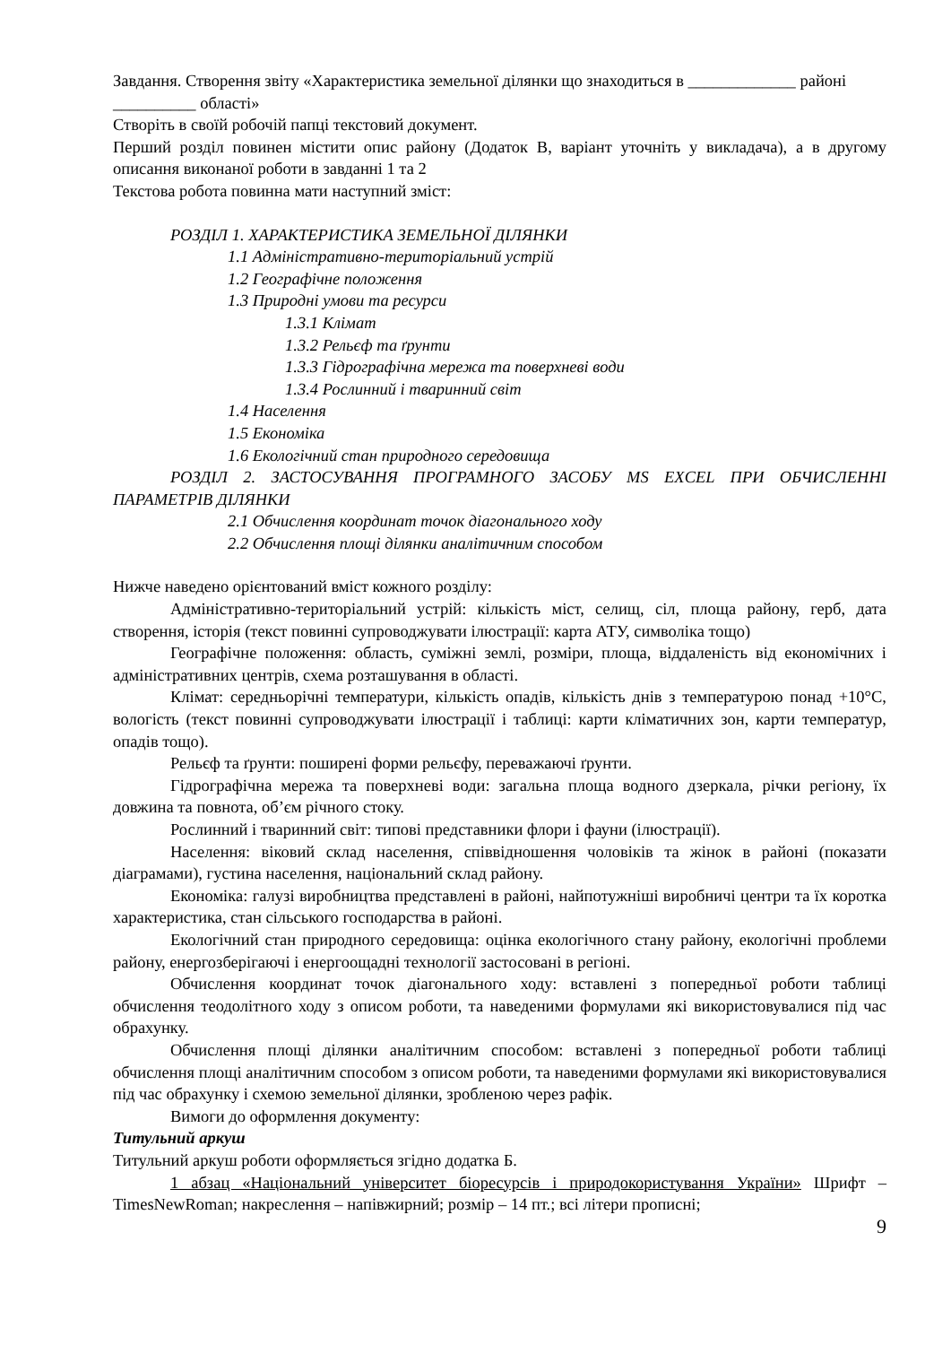Завдання. Створення звіту «Характеристика земельної ділянки що знаходиться в _____________ районі __________ області»
Створіть в своїй робочій папці текстовий документ.
Перший розділ повинен містити опис району (Додаток В, варіант уточніть у викладача), а в другому описання виконаної роботи в завданні 1 та 2
Текстова робота повинна мати наступний зміст:
РОЗДІЛ 1. ХАРАКТЕРИСТИКА ЗЕМЕЛЬНОЇ ДІЛЯНКИ
1.1 Адміністративно-територіальний устрій
1.2 Географічне положення
1.3 Природні умови та ресурси
1.3.1 Клімат
1.3.2 Рельєф та ґрунти
1.3.3 Гідрографічна мережа та поверхневі води
1.3.4 Рослинний і тваринний світ
1.4 Населення
1.5 Економіка
1.6 Екологічний стан природного середовища
РОЗДІЛ 2. ЗАСТОСУВАННЯ ПРОГРАМНОГО ЗАСОБУ MS EXCEL ПРИ ОБЧИСЛЕННІ ПАРАМЕТРІВ ДІЛЯНКИ
2.1 Обчислення координат точок діагонального ходу
2.2 Обчислення площі ділянки аналітичним способом
Нижче наведено орієнтований вміст кожного розділу:
Адміністративно-територіальний устрій: кількість міст, селищ, сіл, площа району, герб, дата створення, історія (текст повинні супроводжувати ілюстрації: карта АТУ, символіка тощо)
Географічне положення: область, суміжні землі, розміри, площа, віддаленість від економічних і адміністративних центрів, схема розташування в області.
Клімат: середньорічні температури, кількість опадів, кількість днів з температурою понад +10°С, вологість (текст повинні супроводжувати ілюстрації і таблиці: карти кліматичних зон, карти температур, опадів тощо).
Рельєф та ґрунти: поширені форми рельєфу, переважаючі ґрунти.
Гідрографічна мережа та поверхневі води: загальна площа водного дзеркала, річки регіону, їх довжина та повнота, об’єм річного стоку.
Рослинний і тваринний світ: типові представники флори і фауни (ілюстрації).
Населення: віковий склад населення, співвідношення чоловіків та жінок в районі (показати діаграмами), густина населення, національний склад району.
Економіка: галузі виробництва представлені в районі, найпотужніші виробничі центри та їх коротка характеристика, стан сільського господарства в районі.
Екологічний стан природного середовища: оцінка екологічного стану району, екологічні проблеми району, енергозберігаючі і енергоощадні технології застосовані в регіоні.
Обчислення координат точок діагонального ходу: вставлені з попередньої роботи таблиці обчислення теодолітного ходу з описом роботи, та наведеними формулами які використовувалися під час обрахунку.
Обчислення площі ділянки аналітичним способом: вставлені з попередньої роботи таблиці обчислення площі аналітичним способом з описом роботи, та наведеними формулами які використовувалися під час обрахунку і схемою земельної ділянки, зробленою через рафік.
Вимоги до оформлення документу:
Титульний аркуш
Титульний аркуш роботи оформляється згідно додатка Б.
1 абзац «Національний університет біоресурсів і природокористування України» Шрифт – TimesNewRoman; накреслення – напівжирний; розмір – 14 пт.; всі літери прописні;
9